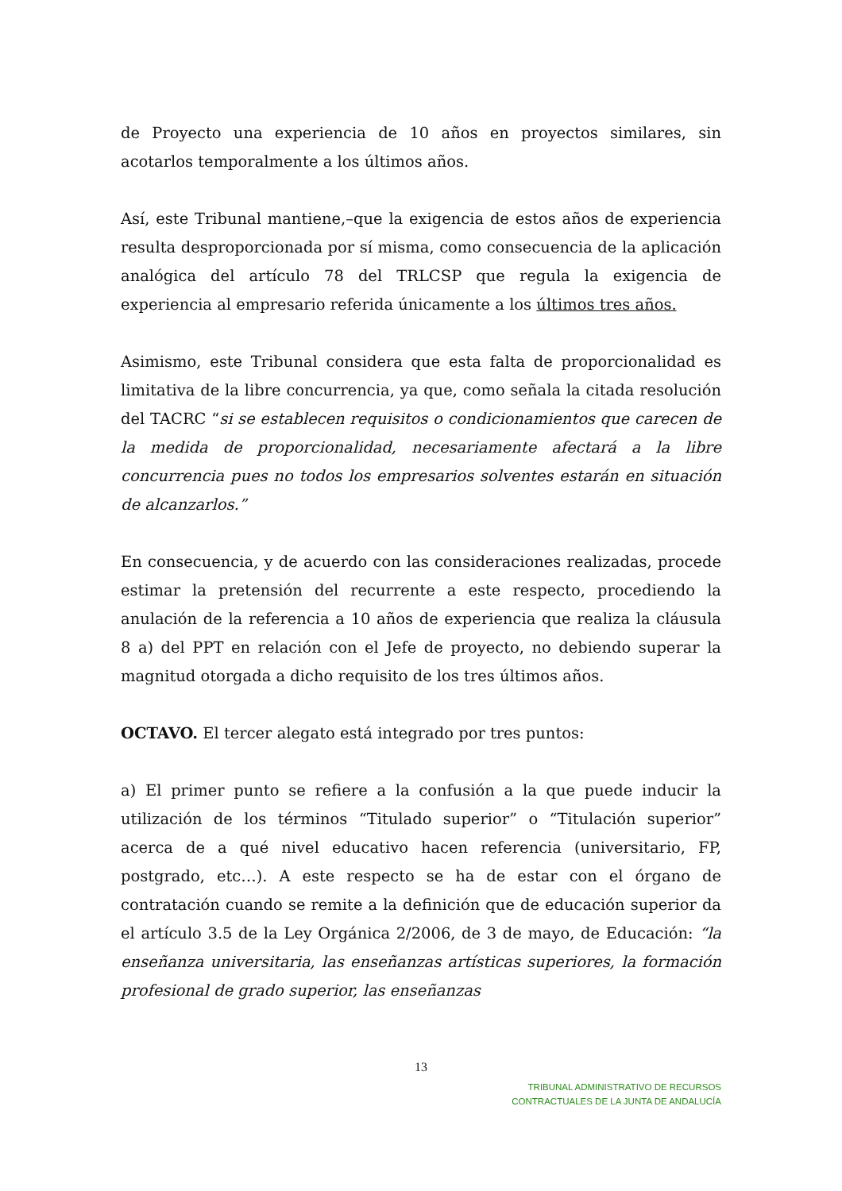de Proyecto una experiencia de 10 años en proyectos similares, sin acotarlos temporalmente a los últimos años.
Así, este Tribunal mantiene,–que la exigencia de estos años de experiencia resulta desproporcionada por sí misma, como consecuencia de la aplicación analógica del artículo 78 del TRLCSP que regula la exigencia de experiencia al empresario referida únicamente a los últimos tres años.
Asimismo, este Tribunal considera que esta falta de proporcionalidad es limitativa de la libre concurrencia, ya que, como señala la citada resolución del TACRC “si se establecen requisitos o condicionamientos que carecen de la medida de proporcionalidad, necesariamente afectará a la libre concurrencia pues no todos los empresarios solventes estarán en situación de alcanzarlos.”
En consecuencia, y de acuerdo con las consideraciones realizadas, procede estimar la pretensión del recurrente a este respecto, procediendo la anulación de la referencia a 10 años de experiencia que realiza la cláusula 8 a) del PPT en relación con el Jefe de proyecto, no debiendo superar la magnitud otorgada a dicho requisito de los tres últimos años.
OCTAVO. El tercer alegato está integrado por tres puntos:
a) El primer punto se refiere a la confusión a la que puede inducir la utilización de los términos “Titulado superior” o “Titulación superior” acerca de a qué nivel educativo hacen referencia (universitario, FP, postgrado, etc…). A este respecto se ha de estar con el órgano de contratación cuando se remite a la definición que de educación superior da el artículo 3.5 de la Ley Orgánica 2/2006, de 3 de mayo, de Educación: “la enseñanza universitaria, las enseñanzas artísticas superiores, la formación profesional de grado superior, las enseñanzas
13
TRIBUNAL ADMINISTRATIVO DE RECURSOS
CONTRACTUALES DE LA JUNTA DE ANDALUCÍA